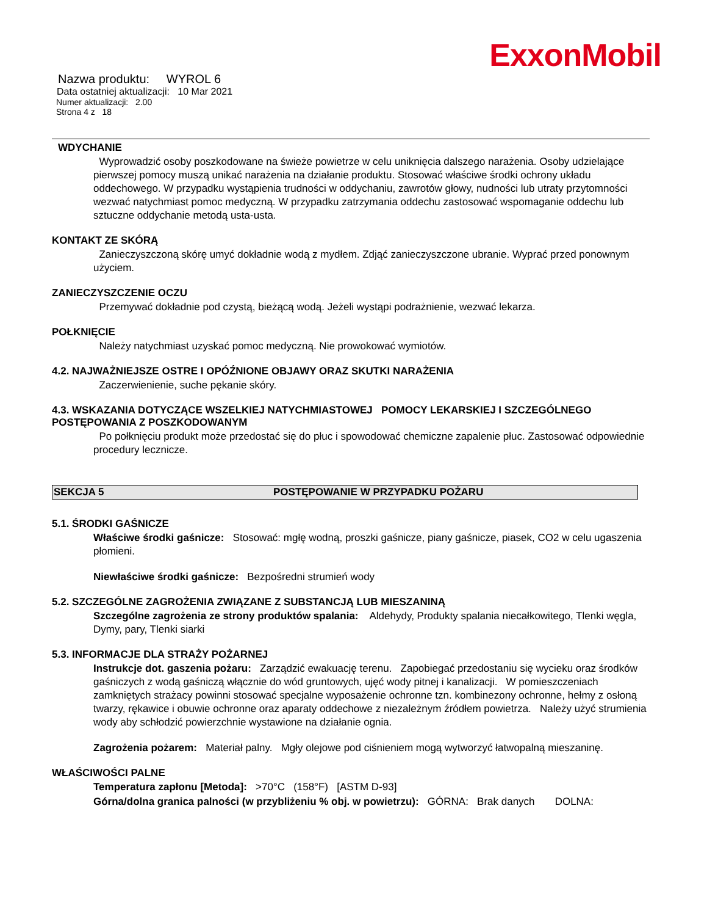ExxonMobil
Nazwa produktu: WYROL 6
Data ostatniej aktualizacji: 10 Mar 2021
Numer aktualizacji: 2.00
Strona 4 z 18
WDYCHANIE
Wyprowadzić osoby poszkodowane na świeże powietrze w celu uniknięcia dalszego narażenia. Osoby udzielające pierwszej pomocy muszą unikać narażenia na działanie produktu. Stosować właściwe środki ochrony układu oddechowego. W przypadku wystąpienia trudności w oddychaniu, zawrotów głowy, nudności lub utraty przytomności wezwać natychmiast pomoc medyczną. W przypadku zatrzymania oddechu zastosować wspomaganie oddechu lub sztuczne oddychanie metodą usta-usta.
KONTAKT ZE SKÓRĄ
Zanieczyszczoną skórę umyć dokładnie wodą z mydłem. Zdjąć zanieczyszczone ubranie. Wyprać przed ponownym użyciem.
ZANIECZYSZCZENIE OCZU
Przemywać dokładnie pod czystą, bieżącą wodą. Jeżeli wystąpi podrażnienie, wezwać lekarza.
POŁKNIĘCIE
Należy natychmiast uzyskać pomoc medyczną. Nie prowokować wymiotów.
4.2. NAJWAŻNIEJSZE OSTRE I OPÓŹNIONE OBJAWY ORAZ SKUTKI NARAŻENIA
Zaczerwienienie, suche pękanie skóry.
4.3. WSKAZANIA DOTYCZĄCE WSZELKIEJ NATYCHMIASTOWEJ POMOCY LEKARSKIEJ I SZCZEGÓLNEGO POSTĘPOWANIA Z POSZKODOWANYM
Po połknięciu produkt może przedostać się do płuc i spowodować chemiczne zapalenie płuc. Zastosować odpowiednie procedury lecznicze.
SEKCJA 5 POSTĘPOWANIE W PRZYPADKU POŻARU
5.1. ŚRODKI GAŚNICZE
Właściwe środki gaśnicze: Stosować: mgłę wodną, proszki gaśnicze, piany gaśnicze, piasek, CO2 w celu ugaszenia płomieni.
Niewłaściwe środki gaśnicze: Bezpośredni strumień wody
5.2. SZCZEGÓLNE ZAGROŻENIA ZWIĄZANE Z SUBSTANCJĄ LUB MIESZANINĄ
Szczególne zagrożenia ze strony produktów spalania: Aldehydy, Produkty spalania niecałkowitego, Tlenki węgla, Dymy, pary, Tlenki siarki
5.3. INFORMACJE DLA STRAŻY POŻARNEJ
Instrukcje dot. gaszenia pożaru: Zarządzić ewakuację terenu. Zapobiegać przedostaniu się wycieku oraz środków gaśniczych z wodą gaśniczą włącznie do wód gruntowych, ujęć wody pitnej i kanalizacji. W pomieszczeniach zamkniętych strażacy powinni stosować specjalne wyposażenie ochronne tzn. kombinezony ochronne, hełmy z osłoną twarzy, rękawice i obuwie ochronne oraz aparaty oddechowe z niezależnym źródłem powietrza. Należy użyć strumienia wody aby schłodzić powierzchnie wystawione na działanie ognia.
Zagrożenia pożarem: Materiał palny. Mgły olejowe pod ciśnieniem mogą wytworzyć łatwopalną mieszaninę.
WŁAŚCIWOŚCI PALNE
Temperatura zapłonu [Metoda]: >70°C (158°F) [ASTM D-93]
Górna/dolna granica palności (w przybliżeniu % obj. w powietrzu): GÓRNA: Brak danych DOLNA: